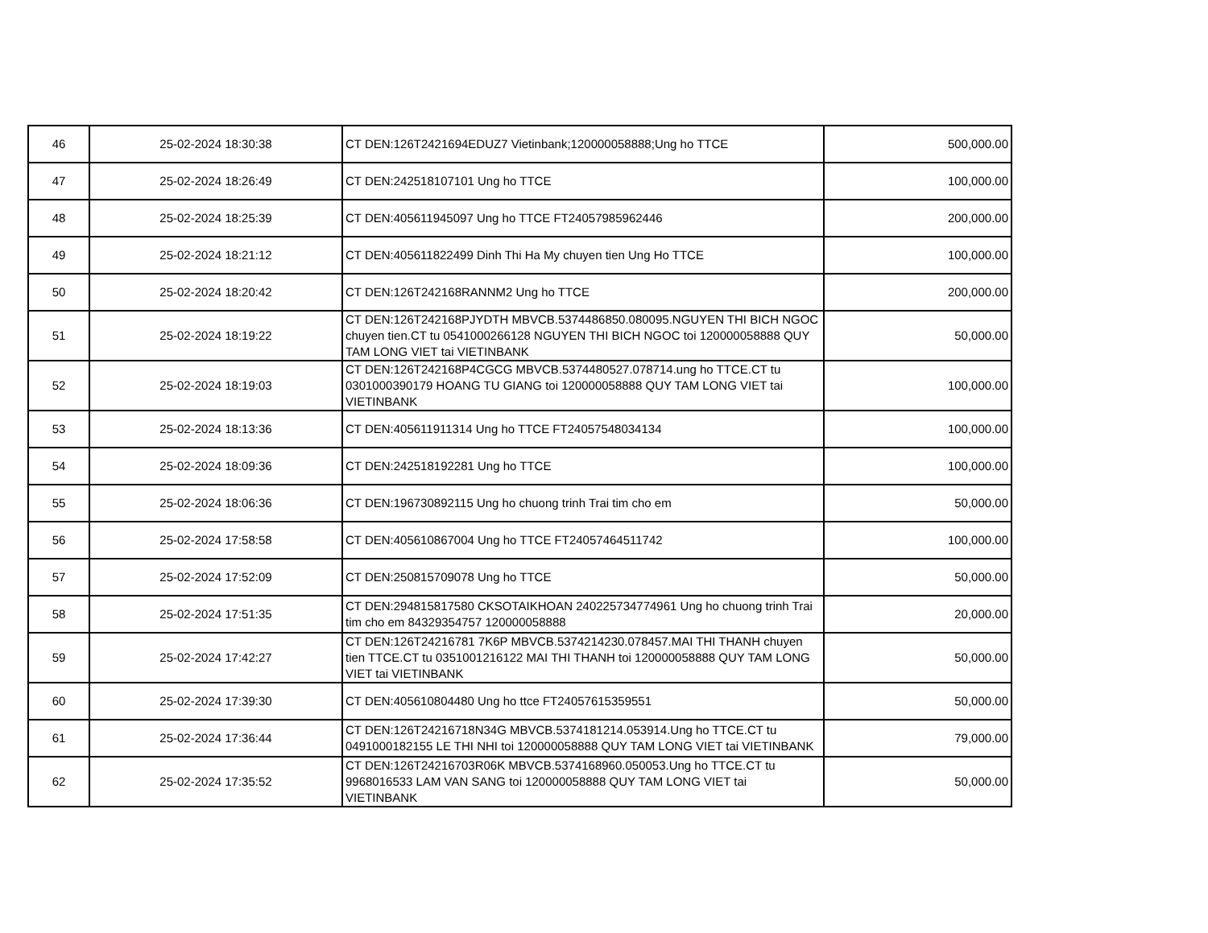| 46 | 25-02-2024 18:30:38 | CT DEN:126T2421694EDUZ7 Vietinbank;120000058888;Ung ho TTCE | 500,000.00 |
| 47 | 25-02-2024 18:26:49 | CT DEN:242518107101 Ung ho TTCE | 100,000.00 |
| 48 | 25-02-2024 18:25:39 | CT DEN:405611945097 Ung ho TTCE FT24057985962446 | 200,000.00 |
| 49 | 25-02-2024 18:21:12 | CT DEN:405611822499 Dinh Thi Ha My chuyen tien Ung Ho TTCE | 100,000.00 |
| 50 | 25-02-2024 18:20:42 | CT DEN:126T242168RANNM2 Ung ho TTCE | 200,000.00 |
| 51 | 25-02-2024 18:19:22 | CT DEN:126T242168PJYDTH MBVCB.5374486850.080095.NGUYEN THI BICH NGOC chuyen tien.CT tu 0541000266128 NGUYEN THI BICH NGOC toi 120000058888 QUY TAM LONG VIET tai VIETINBANK | 50,000.00 |
| 52 | 25-02-2024 18:19:03 | CT DEN:126T242168P4CGCG MBVCB.5374480527.078714.ung ho TTCE.CT tu 0301000390179 HOANG TU GIANG toi 120000058888 QUY TAM LONG VIET tai VIETINBANK | 100,000.00 |
| 53 | 25-02-2024 18:13:36 | CT DEN:405611911314 Ung ho TTCE FT24057548034134 | 100,000.00 |
| 54 | 25-02-2024 18:09:36 | CT DEN:242518192281 Ung ho TTCE | 100,000.00 |
| 55 | 25-02-2024 18:06:36 | CT DEN:196730892115 Ung ho chuong trinh Trai tim cho em | 50,000.00 |
| 56 | 25-02-2024 17:58:58 | CT DEN:405610867004 Ung ho TTCE FT24057464511742 | 100,000.00 |
| 57 | 25-02-2024 17:52:09 | CT DEN:250815709078 Ung ho TTCE | 50,000.00 |
| 58 | 25-02-2024 17:51:35 | CT DEN:294815817580 CKSOTAIKHOAN 240225734774961 Ung ho chuong trinh Trai tim cho em 84329354757 120000058888 | 20,000.00 |
| 59 | 25-02-2024 17:42:27 | CT DEN:126T24216781 7K6P MBVCB.5374214230.078457.MAI THI THANH chuyen tien TTCE.CT tu 0351001216122 MAI THI THANH toi 120000058888 QUY TAM LONG VIET tai VIETINBANK | 50,000.00 |
| 60 | 25-02-2024 17:39:30 | CT DEN:405610804480 Ung ho ttce FT24057615359551 | 50,000.00 |
| 61 | 25-02-2024 17:36:44 | CT DEN:126T24216718N34G MBVCB.5374181214.053914.Ung ho TTCE.CT tu 0491000182155 LE THI NHI toi 120000058888 QUY TAM LONG VIET tai VIETINBANK | 79,000.00 |
| 62 | 25-02-2024 17:35:52 | CT DEN:126T24216703R06K MBVCB.5374168960.050053.Ung ho TTCE.CT tu 9968016533 LAM VAN SANG toi 120000058888 QUY TAM LONG VIET tai VIETINBANK | 50,000.00 |